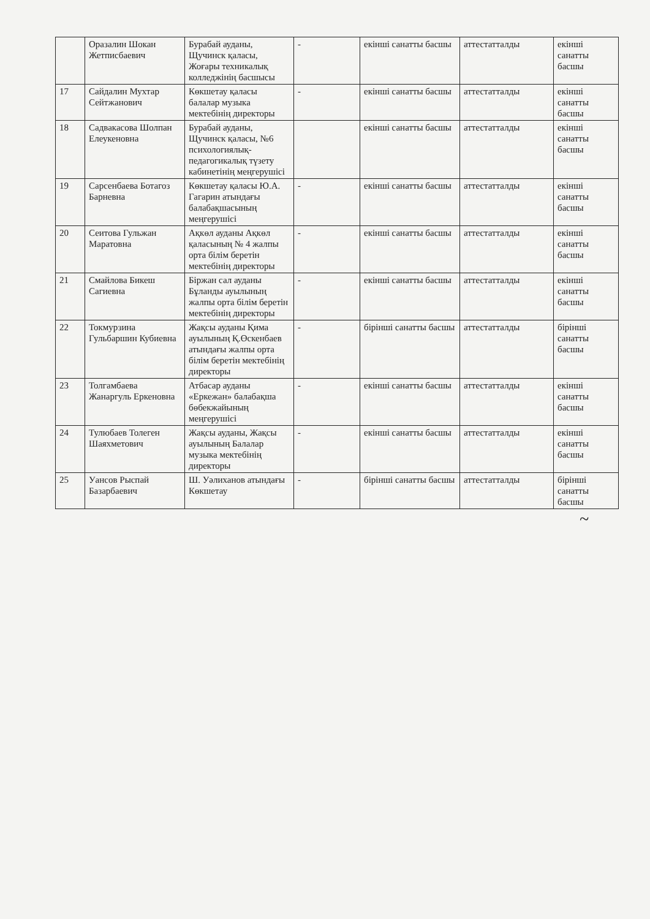| | Оразалин Шокан Жетписбаевич | Бурабай ауданы, Щучинск қаласы, Жоғары техникалық колледжінің басшысы | - | екінші санатты басшы | аттестатталды | екінші санатты басшы |
| 17 | Сайдалин Мухтар Сейтжанович | Көкшетау қаласы балалар музыка мектебінің директоры | - | екінші санатты басшы | аттестатталды | екінші санатты басшы |
| 18 | Садвакасова Шолпан Елеукеновна | Бурабай ауданы, Щучинск қаласы, №6 психологиялық-педагогикалық түзету кабинетінің меңгерушісі | | екінші санатты басшы | аттестатталды | екінші санатты басшы |
| 19 | Сарсенбаева Ботагоз Барневна | Көкшетау қаласы Ю.А. Гагарин атындағы балабақшасының меңгерушісі | - | екінші санатты басшы | аттестатталды | екінші санатты басшы |
| 20 | Сеитова Гульжан Маратовна | Ақкөл ауданы Ақкөл қаласының № 4 жалпы орта білім беретін мектебінің директоры | - | екінші санатты басшы | аттестатталды | екінші санатты басшы |
| 21 | Смайлова Бикеш Сагиевна | Біржан сал ауданы Бұланды ауылының жалпы орта білім беретін мектебінің директоры | - | екінші санатты басшы | аттестатталды | екінші санатты басшы |
| 22 | Токмурзина Гульбаршин Кубиевна | Жақсы ауданы Қима ауылының Қ.Өскенбаев атындағы жалпы орта білім беретін мектебінің директоры | - | бірінші санатты басшы | аттестатталды | бірінші санатты басшы |
| 23 | Толгамбаева Жанаргуль Еркеновна | Атбасар ауданы «Еркежан» балабақша бөбекжайының меңгерушісі | - | екінші санатты басшы | аттестатталды | екінші санатты басшы |
| 24 | Тулюбаев Толеген Шаяхметович | Жақсы ауданы, Жақсы ауылының Балалар музыка мектебінің директоры | - | екінші санатты басшы | аттестатталды | екінші санатты басшы |
| 25 | Уансов Рыспай Базарбаевич | Ш. Уәлиханов атындағы Көкшетау | - | бірінші санатты басшы | аттестатталды | бірінші санатты басшы |
~